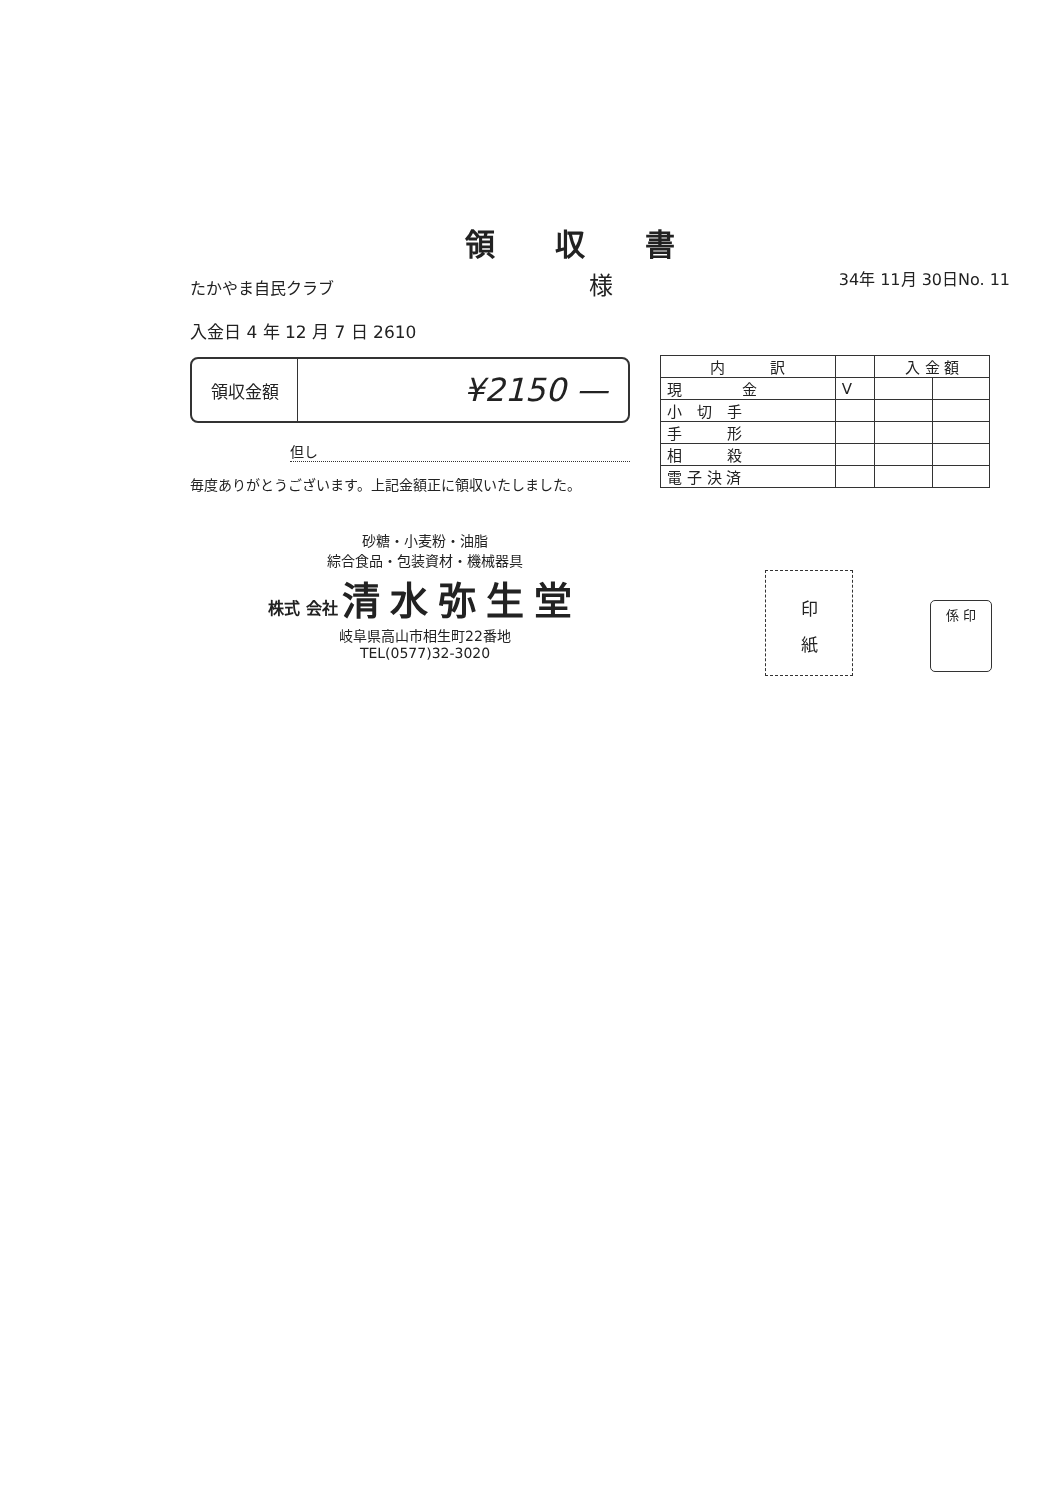領収書
たかやま自民クラブ 様 34年 11月 30日No. 11
入金日 4 年 12 月 7 日 2610
領収金額
¥2150 —
但し
毎度ありがとうございます。上記金額正に領収いたしました。
| 内 訳 | | 入 金 額 | |
| --- | --- | --- | --- |
| 現 金 | V | | |
| 小 切 手 | | | |
| 手 形 | | | |
| 相 殺 | | | |
| 電 子 決 済 | | | |
砂糖・小麦粉・油脂
綜合食品・包装資材・機械器具
株式 会社 清水弥生堂
岐阜県高山市相生町22番地
TEL(0577)32-3020
印
紙
係 印